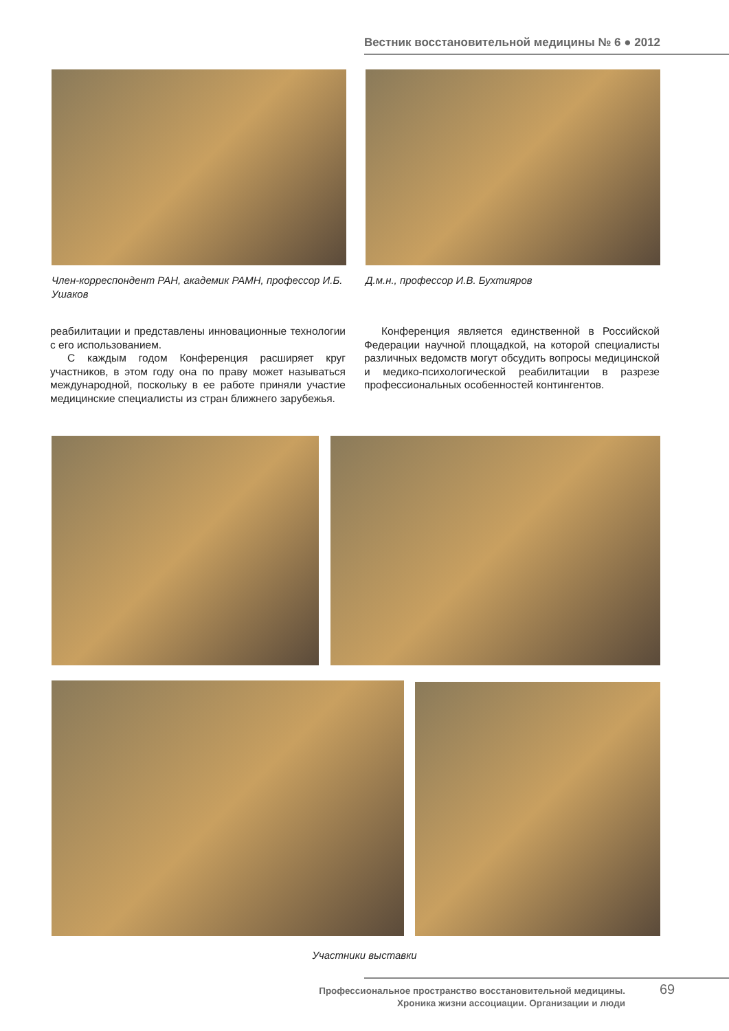Вестник восстановительной медицины № 6 ● 2012
Член-корреспондент РАН, академик РАМН, профессор И.Б. Ушаков
Д.м.н., профессор И.В. Бухтияров
реабилитации и представлены инновационные технологии с его использованием.
С каждым годом Конференция расширяет круг участников, в этом году она по праву может называться международной, поскольку в ее работе приняли участие медицинские специалисты из стран ближнего зарубежья.
Конференция является единственной в Российской Федерации научной площадкой, на которой специалисты различных ведомств могут обсудить вопросы медицинской и медико-психологической реабилитации в разрезе профессиональных особенностей контингентов.
Участники выставки
Профессиональное пространство восстановительной медицины.
Хроника жизни ассоциации. Организации и люди
69